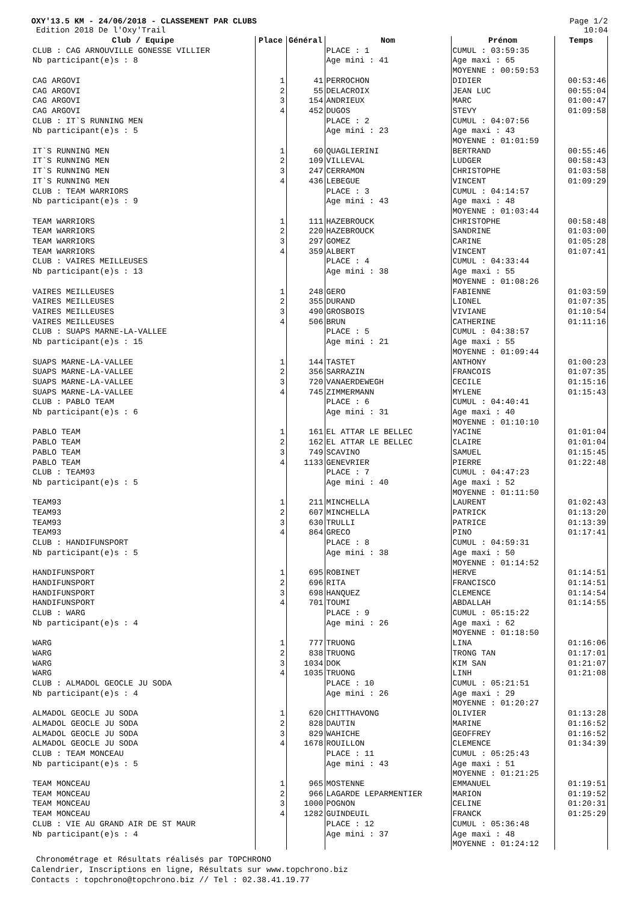OXY'13.5 KM - 24/06/2018 - CLASSEMENT PAR CLUBS
Edition 2018 De l'Oxy'Trail
Page 1/2
10:04
| Club / Equipe | Place | Général | Nom | Prénom | Temps |
| --- | --- | --- | --- | --- | --- |
| CLUB : CAG ARNOUVILLE GONESSE VILLIER Nb participant(e)s : 8 | | | PLACE : 1 Age mini : 41 | CUMUL : 03:59:35 Age maxi : 65 MOYENNE : 00:59:53 | |
| CAG ARGOVI CAG ARGOVI CAG ARGOVI CAG ARGOVI | 1 2 3 4 | 41 55 154 452 | PERROCHON DELACROIX ANDRIEUX DUGOS | DIDIER JEAN LUC MARC STEVY | 00:53:46 00:55:04 01:00:47 01:09:58 |
| CLUB : IT`S RUNNING MEN Nb participant(e)s : 5 | | | PLACE : 2 Age mini : 23 | CUMUL : 04:07:56 Age maxi : 43 MOYENNE : 01:01:59 | |
| IT`S RUNNING MEN IT`S RUNNING MEN IT`S RUNNING MEN IT`S RUNNING MEN | 1 2 3 4 | 60 109 247 436 | QUAGLIERINI VILLEVAL CERRAMON LEBEGUE | BERTRAND LUDGER CHRISTOPHE VINCENT | 00:55:46 00:58:43 01:03:58 01:09:29 |
| CLUB : TEAM WARRIORS Nb participant(e)s : 9 | | | PLACE : 3 Age mini : 43 | CUMUL : 04:14:57 Age maxi : 48 MOYENNE : 01:03:44 | |
| TEAM WARRIORS TEAM WARRIORS TEAM WARRIORS TEAM WARRIORS | 1 2 3 4 | 111 220 297 359 | HAZEBROUCK HAZEBROUCK GOMEZ ALBERT | CHRISTOPHE SANDRINE CARINE VINCENT | 00:58:48 01:03:00 01:05:28 01:07:41 |
| CLUB : VAIRES MEILLEUSES Nb participant(e)s : 13 | | | PLACE : 4 Age mini : 38 | CUMUL : 04:33:44 Age maxi : 55 MOYENNE : 01:08:26 | |
| VAIRES MEILLEUSES VAIRES MEILLEUSES VAIRES MEILLEUSES VAIRES MEILLEUSES | 1 2 3 4 | 248 355 490 506 | GERO DURAND GROSBOIS BRUN | FABIENNE LIONEL VIVIANE CATHERINE | 01:03:59 01:07:35 01:10:54 01:11:16 |
| CLUB : SUAPS MARNE-LA-VALLEE Nb participant(e)s : 15 | | | PLACE : 5 Age mini : 21 | CUMUL : 04:38:57 Age maxi : 55 MOYENNE : 01:09:44 | |
| SUAPS MARNE-LA-VALLEE SUAPS MARNE-LA-VALLEE SUAPS MARNE-LA-VALLEE SUAPS MARNE-LA-VALLEE | 1 2 3 4 | 144 356 720 745 | TASTET SARRAZIN VANAERDEWEGH ZIMMERMANN | ANTHONY FRANCOIS CECILE MYLENE | 01:00:23 01:07:35 01:15:16 01:15:43 |
| CLUB : PABLO TEAM Nb participant(e)s : 6 | | | PLACE : 6 Age mini : 31 | CUMUL : 04:40:41 Age maxi : 40 MOYENNE : 01:10:10 | |
| PABLO TEAM PABLO TEAM PABLO TEAM PABLO TEAM | 1 2 3 4 | 161 162 749 1133 | EL ATTAR LE BELLEC EL ATTAR LE BELLEC SCAVINO GENEVRIER | YACINE CLAIRE SAMUEL PIERRE | 01:01:04 01:01:04 01:15:45 01:22:48 |
| CLUB : TEAM93 Nb participant(e)s : 5 | | | PLACE : 7 Age mini : 40 | CUMUL : 04:47:23 Age maxi : 52 MOYENNE : 01:11:50 | |
| TEAM93 TEAM93 TEAM93 TEAM93 | 1 2 3 4 | 211 607 630 864 | MINCHELLA MINCHELLA TRULLI GRECO | LAURENT PATRICK PATRICE PINO | 01:02:43 01:13:20 01:13:39 01:17:41 |
| CLUB : HANDIFUNSPORT Nb participant(e)s : 5 | | | PLACE : 8 Age mini : 38 | CUMUL : 04:59:31 Age maxi : 50 MOYENNE : 01:14:52 | |
| HANDIFUNSPORT HANDIFUNSPORT HANDIFUNSPORT HANDIFUNSPORT | 1 2 3 4 | 695 696 698 701 | ROBINET RITA HANQUEZ TOUMI | HERVE FRANCISCO CLEMENCE ABDALLAH | 01:14:51 01:14:51 01:14:54 01:14:55 |
| CLUB : WARG Nb participant(e)s : 4 | | | PLACE : 9 Age mini : 26 | CUMUL : 05:15:22 Age maxi : 62 MOYENNE : 01:18:50 | |
| WARG WARG WARG WARG | 1 2 3 4 | 777 838 1034 1035 | TRUONG TRUONG DOK TRUONG | LINA TRONG TAN KIM SAN LINH | 01:16:06 01:17:01 01:21:07 01:21:08 |
| CLUB : ALMADOL GEOCLE JU SODA Nb participant(e)s : 4 | | | PLACE : 10 Age mini : 26 | CUMUL : 05:21:51 Age maxi : 29 MOYENNE : 01:20:27 | |
| ALMADOL GEOCLE JU SODA ALMADOL GEOCLE JU SODA ALMADOL GEOCLE JU SODA ALMADOL GEOCLE JU SODA | 1 2 3 4 | 620 828 829 1678 | CHITTHAVONG DAUTIN WAHICHE ROUILLON | OLIVIER MARINE GEOFFREY CLEMENCE | 01:13:28 01:16:52 01:16:52 01:34:39 |
| CLUB : TEAM MONCEAU Nb participant(e)s : 5 | | | PLACE : 11 Age mini : 43 | CUMUL : 05:25:43 Age maxi : 51 MOYENNE : 01:21:25 | |
| TEAM MONCEAU TEAM MONCEAU TEAM MONCEAU TEAM MONCEAU | 1 2 3 4 | 965 966 1000 1282 | MOSTENNE LAGARDE LEPARMENTIER POGNON GUINDEUIL | EMMANUEL MARION CELINE FRANCK | 01:19:51 01:19:52 01:20:31 01:25:29 |
| CLUB : VIE AU GRAND AIR DE ST MAUR Nb participant(e)s : 4 | | | PLACE : 12 Age mini : 37 | CUMUL : 05:36:48 Age maxi : 48 MOYENNE : 01:24:12 | |
Chronométrage et Résultats réalisés par TOPCHRONO
Calendrier, Inscriptions en ligne, Résultats sur www.topchrono.biz
Contacts : topchrono@topchrono.biz // Tel : 02.38.41.19.77